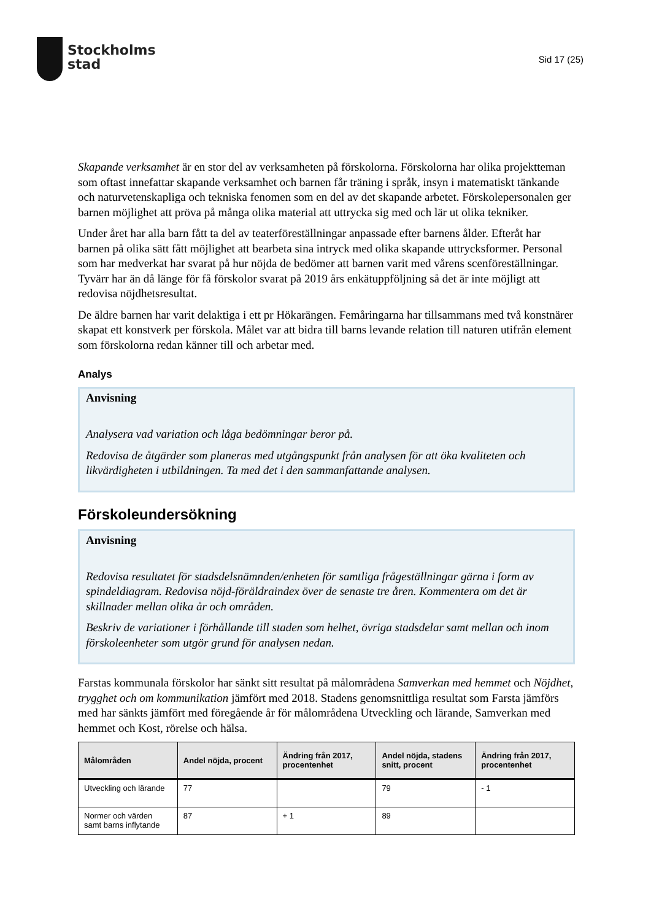Stockholms
stad
Sid 17 (25)
Skapande verksamhet är en stor del av verksamheten på förskolorna. Förskolorna har olika projektteman som oftast innefattar skapande verksamhet och barnen får träning i språk, insyn i matematiskt tänkande och naturvetenskapliga och tekniska fenomen som en del av det skapande arbetet. Förskolepersonalen ger barnen möjlighet att pröva på många olika material att uttrycka sig med och lär ut olika tekniker.
Under året har alla barn fått ta del av teaterföreställningar anpassade efter barnens ålder. Efteråt har barnen på olika sätt fått möjlighet att bearbeta sina intryck med olika skapande uttrycksformer. Personal som har medverkat har svarat på hur nöjda de bedömer att barnen varit med vårens scenföreställningar. Tyvärr har än då länge för få förskolor svarat på 2019 års enkätuppföljning så det är inte möjligt att redovisa nöjdhetsresultat.
De äldre barnen har varit delaktiga i ett pr Hökarängen. Femåringarna har tillsammans med två konstnärer skapat ett konstverk per förskola. Målet var att bidra till barns levande relation till naturen utifrån element som förskolorna redan känner till och arbetar med.
Analys
Anvisning
Analysera vad variation och låga bedömningar beror på.
Redovisa de åtgärder som planeras med utgångspunkt från analysen för att öka kvaliteten och likvärdigheten i utbildningen. Ta med det i den sammanfattande analysen.
Förskoleundersökning
Anvisning
Redovisa resultatet för stadsdelsnämnden/enheten för samtliga frågeställningar gärna i form av spindeldiagram. Redovisa nöjd-föräldraindex över de senaste tre åren. Kommentera om det är skillnader mellan olika år och områden.
Beskriv de variationer i förhållande till staden som helhet, övriga stadsdelar samt mellan och inom förskoleenheter som utgör grund för analysen nedan.
Farstas kommunala förskolor har sänkt sitt resultat på målområdena Samverkan med hemmet och Nöjdhet, trygghet och om kommunikation jämfört med 2018. Stadens genomsnittliga resultat som Farsta jämförs med har sänkts jämfört med föregående år för målområdena Utveckling och lärande, Samverkan med hemmet och Kost, rörelse och hälsa.
| Målområden | Andel nöjda, procent | Ändring från 2017, procentenhet | Andel nöjda, stadens snitt, procent | Ändring från 2017, procentenhet |
| --- | --- | --- | --- | --- |
| Utveckling och lärande | 77 | | 79 | - 1 |
| Normer och värden samt barns inflytande | 87 | + 1 | 89 | |